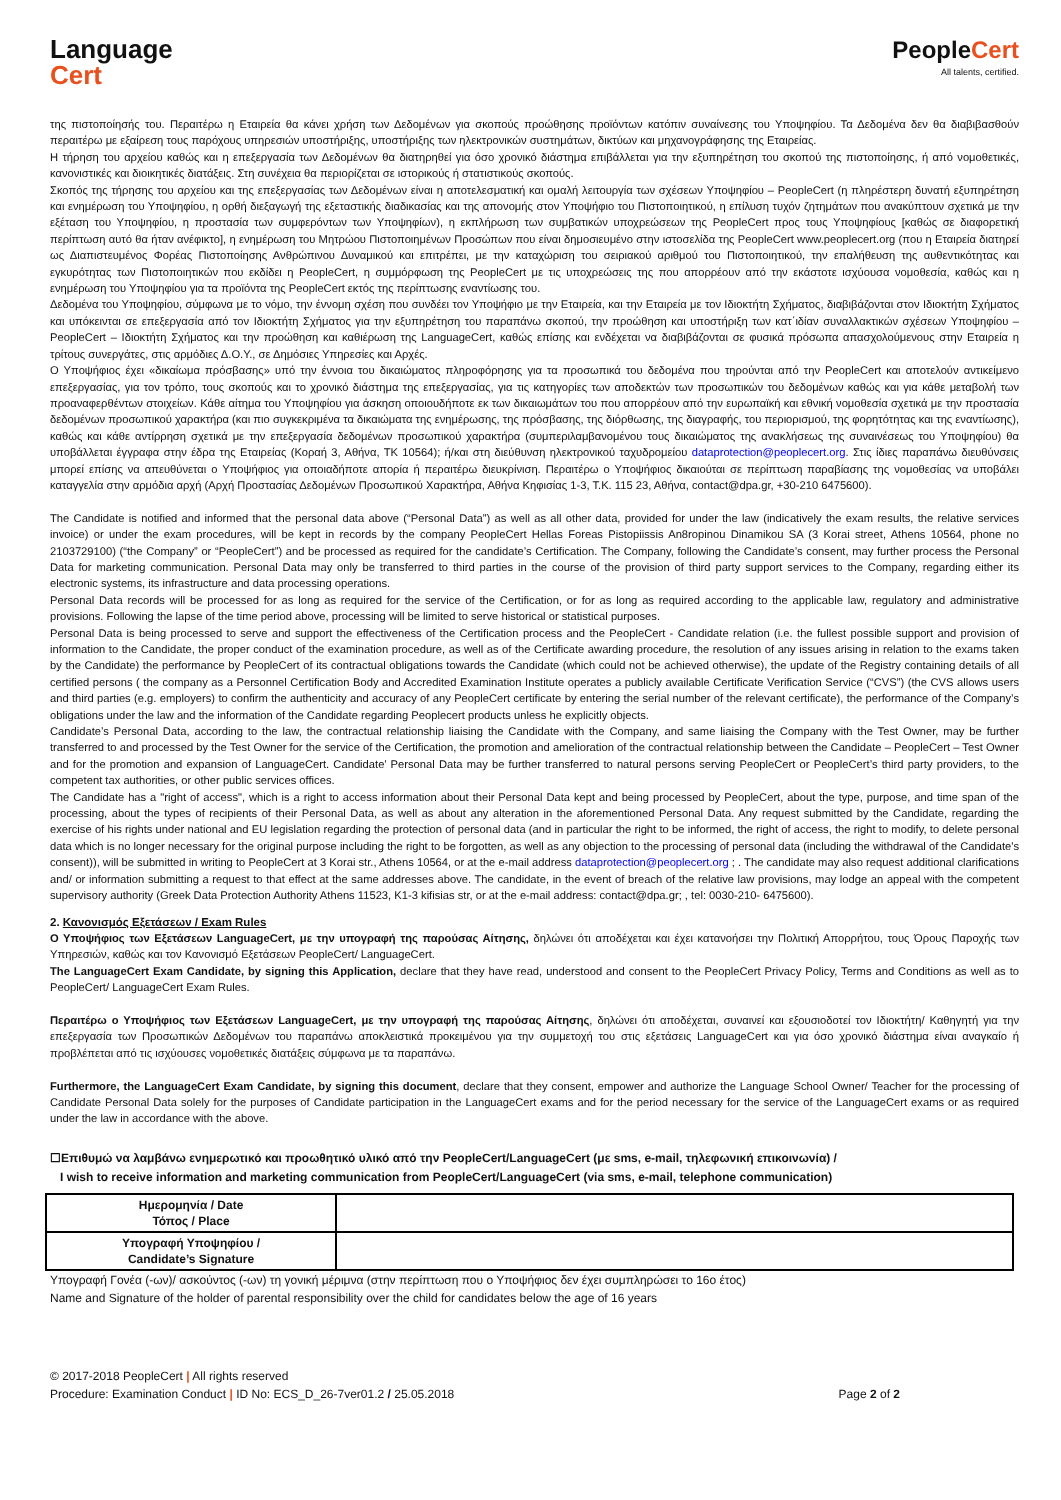Language
Cert
PeopleCert
All talents, certified.
της πιστοποίησής του. Περαιτέρω η Εταιρεία θα κάνει χρήση των Δεδομένων για σκοπούς προώθησης προϊόντων κατόπιν συναίνεσης του Υποψηφίου. Τα Δεδομένα δεν θα διαβιβασθούν περαιτέρω με εξαίρεση τους παρόχους υπηρεσιών υποστήριξης, υποστήριξης των ηλεκτρονικών συστημάτων, δικτύων και μηχανογράφησης της Εταιρείας.
Η τήρηση του αρχείου καθώς και η επεξεργασία των Δεδομένων θα διατηρηθεί για όσο χρονικό διάστημα επιβάλλεται για την εξυπηρέτηση του σκοπού της πιστοποίησης, ή από νομοθετικές, κανονιστικές και διοικητικές διατάξεις. Στη συνέχεια θα περιορίζεται σε ιστορικούς ή στατιστικούς σκοπούς.
Σκοπός της τήρησης του αρχείου και της επεξεργασίας των Δεδομένων είναι η αποτελεσματική και ομαλή λειτουργία των σχέσεων Υποψηφίου – PeopleCert (η πληρέστερη δυνατή εξυπηρέτηση και ενημέρωση του Υποψηφίου, η ορθή διεξαγωγή της εξεταστικής διαδικασίας και της απονομής στον Υποψήφιο του Πιστοποιητικού, η επίλυση τυχόν ζητημάτων που ανακύπτουν σχετικά με την εξέταση του Υποψηφίου, η προστασία των συμφερόντων των Υποψηφίων), η εκπλήρωση των συμβατικών υποχρεώσεων της PeopleCert προς τους Υποψηφίους [καθώς σε διαφορετική περίπτωση αυτό θα ήταν ανέφικτο], η ενημέρωση του Μητρώου Πιστοποιημένων Προσώπων που είναι δημοσιευμένο στην ιστοσελίδα της PeopleCert www.peoplecert.org (που η Εταιρεία διατηρεί ως Διαπιστευμένος Φορέας Πιστοποίησης Ανθρώπινου Δυναμικού και επιτρέπει, με την καταχώριση του σειριακού αριθμού του Πιστοποιητικού, την επαλήθευση της αυθεντικότητας και εγκυρότητας των Πιστοποιητικών που εκδίδει η PeopleCert, η συμμόρφωση της PeopleCert με τις υποχρεώσεις της που απορρέουν από την εκάστοτε ισχύουσα νομοθεσία, καθώς και η ενημέρωση του Υποψηφίου για τα προϊόντα της PeopleCert εκτός της περίπτωσης εναντίωσης του.
Δεδομένα του Υποψηφίου, σύμφωνα με το νόμο, την έννομη σχέση που συνδέει τον Υποψήφιο με την Εταιρεία, και την Εταιρεία με τον Ιδιοκτήτη Σχήματος, διαβιβάζονται στον Ιδιοκτήτη Σχήματος και υπόκεινται σε επεξεργασία από τον Ιδιοκτήτη Σχήματος για την εξυπηρέτηση του παραπάνω σκοπού, την προώθηση και υποστήριξη των κατ΄ιδίαν συναλλακτικών σχέσεων Υποψηφίου – PeopleCert – Ιδιοκτήτη Σχήματος και την προώθηση και καθιέρωση της LanguageCert, καθώς επίσης και ενδέχεται να διαβιβάζονται σε φυσικά πρόσωπα απασχολούμενους στην Εταιρεία η τρίτους συνεργάτες, στις αρμόδιες Δ.Ο.Υ., σε Δημόσιες Υπηρεσίες και Αρχές.
Ο Υποψήφιος έχει «δικαίωμα πρόσβασης» υπό την έννοια του δικαιώματος πληροφόρησης για τα προσωπικά του δεδομένα που τηρούνται από την PeopleCert και αποτελούν αντικείμενο επεξεργασίας, για τον τρόπο, τους σκοπούς και το χρονικό διάστημα της επεξεργασίας, για τις κατηγορίες των αποδεκτών των προσωπικών του δεδομένων καθώς και για κάθε μεταβολή των προαναφερθέντων στοιχείων. Κάθε αίτημα του Υποψηφίου για άσκηση οποιουδήποτε εκ των δικαιωμάτων του που απορρέουν από την ευρωπαϊκή και εθνική νομοθεσία σχετικά με την προστασία δεδομένων προσωπικού χαρακτήρα (και πιο συγκεκριμένα τα δικαιώματα της ενημέρωσης, της πρόσβασης, της διόρθωσης, της διαγραφής, του περιορισμού, της φορητότητας και της εναντίωσης), καθώς και κάθε αντίρρηση σχετικά με την επεξεργασία δεδομένων προσωπικού χαρακτήρα (συμπεριλαμβανομένου τους δικαιώματος της ανακλήσεως της συναινέσεως του Υποψηφίου) θα υποβάλλεται έγγραφα στην έδρα της Εταιρείας (Κοραή 3, Αθήνα, ΤΚ 10564); ή/και στη διεύθυνση ηλεκτρονικού ταχυδρομείου dataprotection@peoplecert.org. Στις ίδιες παραπάνω διευθύνσεις μπορεί επίσης να απευθύνεται ο Υποψήφιος για οποιαδήποτε απορία ή περαιτέρω διευκρίνιση. Περαιτέρω ο Υποψήφιος δικαιούται σε περίπτωση παραβίασης της νομοθεσίας να υποβάλει καταγγελία στην αρμόδια αρχή (Αρχή Προστασίας Δεδομένων Προσωπικού Χαρακτήρα, Αθήνα Κηφισίας 1-3, Τ.Κ. 115 23, Αθήνα, contact@dpa.gr, +30-210 6475600).
The Candidate is notified and informed that the personal data above (“Personal Data”) as well as all other data, provided for under the law (indicatively the exam results, the relative services invoice) or under the exam procedures, will be kept in records by the company PeopleCert Hellas Foreas Pistopiissis An8ropinou Dinamikou SA (3 Korai street, Athens 10564, phone no 2103729100) (“the Company” or “PeopleCert”) and be processed as required for the candidate’s Certification. The Company, following the Candidate’s consent, may further process the Personal Data for marketing communication. Personal Data may only be transferred to third parties in the course of the provision of third party support services to the Company, regarding either its electronic systems, its infrastructure and data processing operations.
Personal Data records will be processed for as long as required for the service of the Certification, or for as long as required according to the applicable law, regulatory and administrative provisions. Following the lapse of the time period above, processing will be limited to serve historical or statistical purposes.
Personal Data is being processed to serve and support the effectiveness of the Certification process and the PeopleCert - Candidate relation (i.e. the fullest possible support and provision of information to the Candidate, the proper conduct of the examination procedure, as well as of the Certificate awarding procedure, the resolution of any issues arising in relation to the exams taken by the Candidate) the performance by PeopleCert of its contractual obligations towards the Candidate (which could not be achieved otherwise), the update of the Registry containing details of all certified persons ( the company as a Personnel Certification Body and Accredited Examination Institute operates a publicly available Certificate Verification Service (“CVS”) (the CVS allows users and third parties (e.g. employers) to confirm the authenticity and accuracy of any PeopleCert certificate by entering the serial number of the relevant certificate), the performance of the Company’s obligations under the law and the information of the Candidate regarding Peoplecert products unless he explicitly objects.
Candidate’s Personal Data, according to the law, the contractual relationship liaising the Candidate with the Company, and same liaising the Company with the Test Owner, may be further transferred to and processed by the Test Owner for the service of the Certification, the promotion and amelioration of the contractual relationship between the Candidate – PeopleCert – Test Owner and for the promotion and expansion of LanguageCert. Candidate’ Personal Data may be further transferred to natural persons serving PeopleCert or PeopleCert’s third party providers, to the competent tax authorities, or other public services offices.
The Candidate has a "right of access", which is a right to access information about their Personal Data kept and being processed by PeopleCert, about the type, purpose, and time span of the processing, about the types of recipients of their Personal Data, as well as about any alteration in the aforementioned Personal Data. Any request submitted by the Candidate, regarding the exercise of his rights under national and EU legislation regarding the protection of personal data (and in particular the right to be informed, the right of access, the right to modify, to delete personal data which is no longer necessary for the original purpose including the right to be forgotten, as well as any objection to the processing of personal data (including the withdrawal of the Candidate's consent)), will be submitted in writing to PeopleCert at 3 Korai str., Athens 10564, or at the e-mail address dataprotection@peoplecert.org ; . The candidate may also request additional clarifications and/ or information submitting a request to that effect at the same addresses above. The candidate, in the event of breach of the relative law provisions, may lodge an appeal with the competent supervisory authority (Greek Data Protection Authority Athens 11523, K1-3 kifisias str, or at the e-mail address: contact@dpa.gr; , tel: 0030-210- 6475600).
2. Κανονισμός Εξετάσεων / Exam Rules
Ο Υποψήφιος των Εξετάσεων LanguageCert, με την υπογραφή της παρούσας Αίτησης, δηλώνει ότι αποδέχεται και έχει κατανοήσει την Πολιτική Απορρήτου, τους Όρους Παροχής των Υπηρεσιών, καθώς και τον Κανονισμό Εξετάσεων PeopleCert/ LanguageCert.
The LanguageCert Exam Candidate, by signing this Application, declare that they have read, understood and consent to the PeopleCert Privacy Policy, Terms and Conditions as well as to PeopleCert/ LanguageCert Exam Rules.
Περαιτέρω ο Υποψήφιος των Εξετάσεων LanguageCert, με την υπογραφή της παρούσας Αίτησης, δηλώνει ότι αποδέχεται, συναινεί και εξουσιοδοτεί τον Ιδιοκτήτη/ Καθηγητή για την επεξεργασία των Προσωπικών Δεδομένων του παραπάνω αποκλειστικά προκειμένου για την συμμετοχή του στις εξετάσεις LanguageCert και για όσο χρονικό διάστημα είναι αναγκαίο ή προβλέπεται από τις ισχύουσες νομοθετικές διατάξεις σύμφωνα με τα παραπάνω.
Furthermore, the LanguageCert Exam Candidate, by signing this document, declare that they consent, empower and authorize the Language School Owner/ Teacher for the processing of Candidate Personal Data solely for the purposes of Candidate participation in the LanguageCert exams and for the period necessary for the service of the LanguageCert exams or as required under the law in accordance with the above.
☐Επιθυμώ να λαμβάνω ενημερωτικό και προωθητικό υλικό από την PeopleCert/LanguageCert (με sms, e-mail, τηλεφωνική επικοινωνία) /
I wish to receive information and marketing communication from PeopleCert/LanguageCert (via sms, e-mail, telephone communication)
| Ημερομηνία / Date Τόπος / Place | |
| Υπογραφή Υποψηφίου / Candidate’s Signature | |
Υπογραφή Γονέα (-ων)/ ασκούντος (-ων) τη γονική μέριμνα (στην περίπτωση που ο Υποψήφιος δεν έχει συμπληρώσει το 16ο έτος)
Name and Signature of the holder of parental responsibility over the child for candidates below the age of 16 years
© 2017-2018 PeopleCert | All rights reserved
Procedure: Examination Conduct | ID No: ECS_D_26-7ver01.2 / 25.05.2018 Page 2 of 2